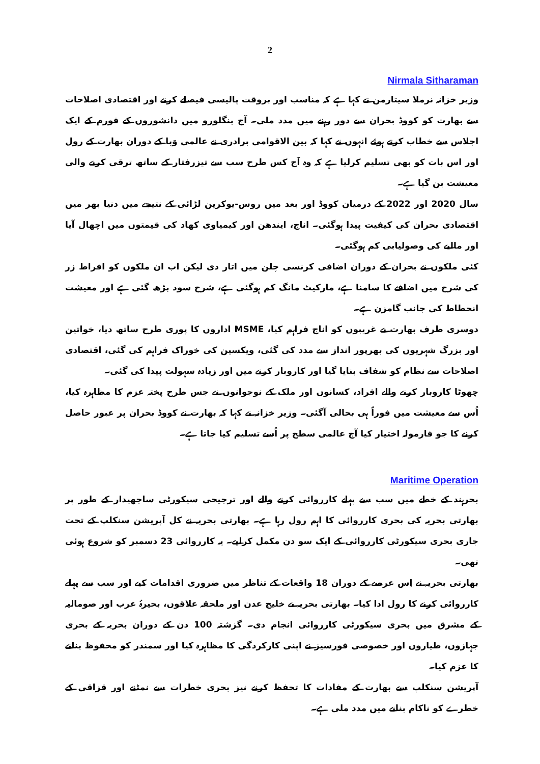2
Nirmala Sitharaman
وزیر خزانہ نرملا سیتارمن نے کہا ہے کہ مناسب اور بروقت پالیسی فیصلے کرنے اور اقتصادی اصلاحات سے بھارت کو کووڈ بحران سے دور رہنے میں مدد ملی۔ آج بنگلورو میں دانشوروں کے فورم کے ایک اجلاس سے خطاب کرتے ہوئے انہوں نے کہا کہ بین الاقوامی برادری نے عالمی وَبا کے دوران بھارت کے رول اور اس بات کو بھی تسلیم کرلیا ہے کہ وہ آج کس طرح سب سے تیزرفتار کے ساتھ ترقی کرنے والی معیشت بن گیا ہے۔
سال 2020 اور 2022 کے درمیان کووڈ اور بعد میں روس-یوکرین لڑائی کے نتیجے میں دنیا بھر میں اقتصادی بحران کی کیفیت پیدا ہوگئی۔ اناج، ایندھن اور کیمیاوی کھاد کی قیمتوں میں اچھال آیا اور مالیے کی وصولیابی کم ہوگئی۔
کئی ملکوں نے بحران کے دوران اضافی کرنسی چلن میں اتار دی لیکن اب ان ملکوں کو افراط زر کی شرح میں اضافے کا سامنا ہے، مارکیٹ مانگ کم ہوگئی ہے، شرح سود بڑھ گئی ہے اور معیشت انحطاط کی جانب گامزن ہے۔
دوسری طرف بھارت نے غریبوں کو اناج فراہم کیا، MSME اداروں کا پوری طرح ساتھ دیا، خواتین اور بزرگ شہریوں کی بھرپور انداز سے مدد کی گئی، ویکسین کی خوراک فراہم کی گئی، اقتصادی اصلاحات سے نظام کو شفاف بنایا گیا اور کاروبار کرنے میں اور زیادہ سہولت پیدا کی گئی۔
چھوٹا کاروبار کرنے والے افراد، کسانوں اور ملک کے نوجوانوں نے جس طرح پختہ عزم کا مظاہرہ کیا، اُس سے معیشت میں فوراً ہی بحالی آگئی۔ وزیر خزانہ نے کہا کہ بھارت نے کووڈ بحران پر عبور حاصل کرنے کا جو فارمولہ اختیار کیا آج عالمی سطح پر اُسے تسلیم کیا جاتا ہے۔
Maritime Operation
بحرہند کے خطے میں سب سے پہلے کارروائی کرنے والے اور ترجیحی سیکورٹی ساجھیدار کے طور پر بھارتی بحریہ کی بحری کارروائی کا اہم رول رہا ہے۔ بھارتی بحریہ نے کل آپریشن سنکلپ کے تحت جاری بحری سیکورٹی کارروائی کے ایک سو دن مکمل کرلیے۔ یہ کارروائی 23 دسمبر کو شروع ہوئی تھی۔
بھارتی بحریہ نے اِس عرصے کے دوران 18 واقعات کے تناظر میں ضروری اقدامات کیے اور سب سے پہلے کارروائی کرنے کا رول ادا کیا۔ بھارتی بحریہ نے خلیج عدن اور ملحقہ علاقوں، بحیرۂ عرب اور صومالیہ کے مشرق میں بحری سیکورٹی کارروائی انجام دی۔ گزشتہ 100 دن کے دوران بحریہ کے بحری جہازوں، طیاروں اور خصوصی فورسیز نے اپنی کارکردگی کا مظاہرہ کیا اور سمندر کو محفوظ بنانے کا عزم کیا۔
آپریشن سنکلپ سے بھارت کے مفادات کا تحفظ کرنے نیز بحری خطرات سے نمٹنے اور قزاقی کے خطرے کو ناکام بنانے میں مدد ملی ہے۔